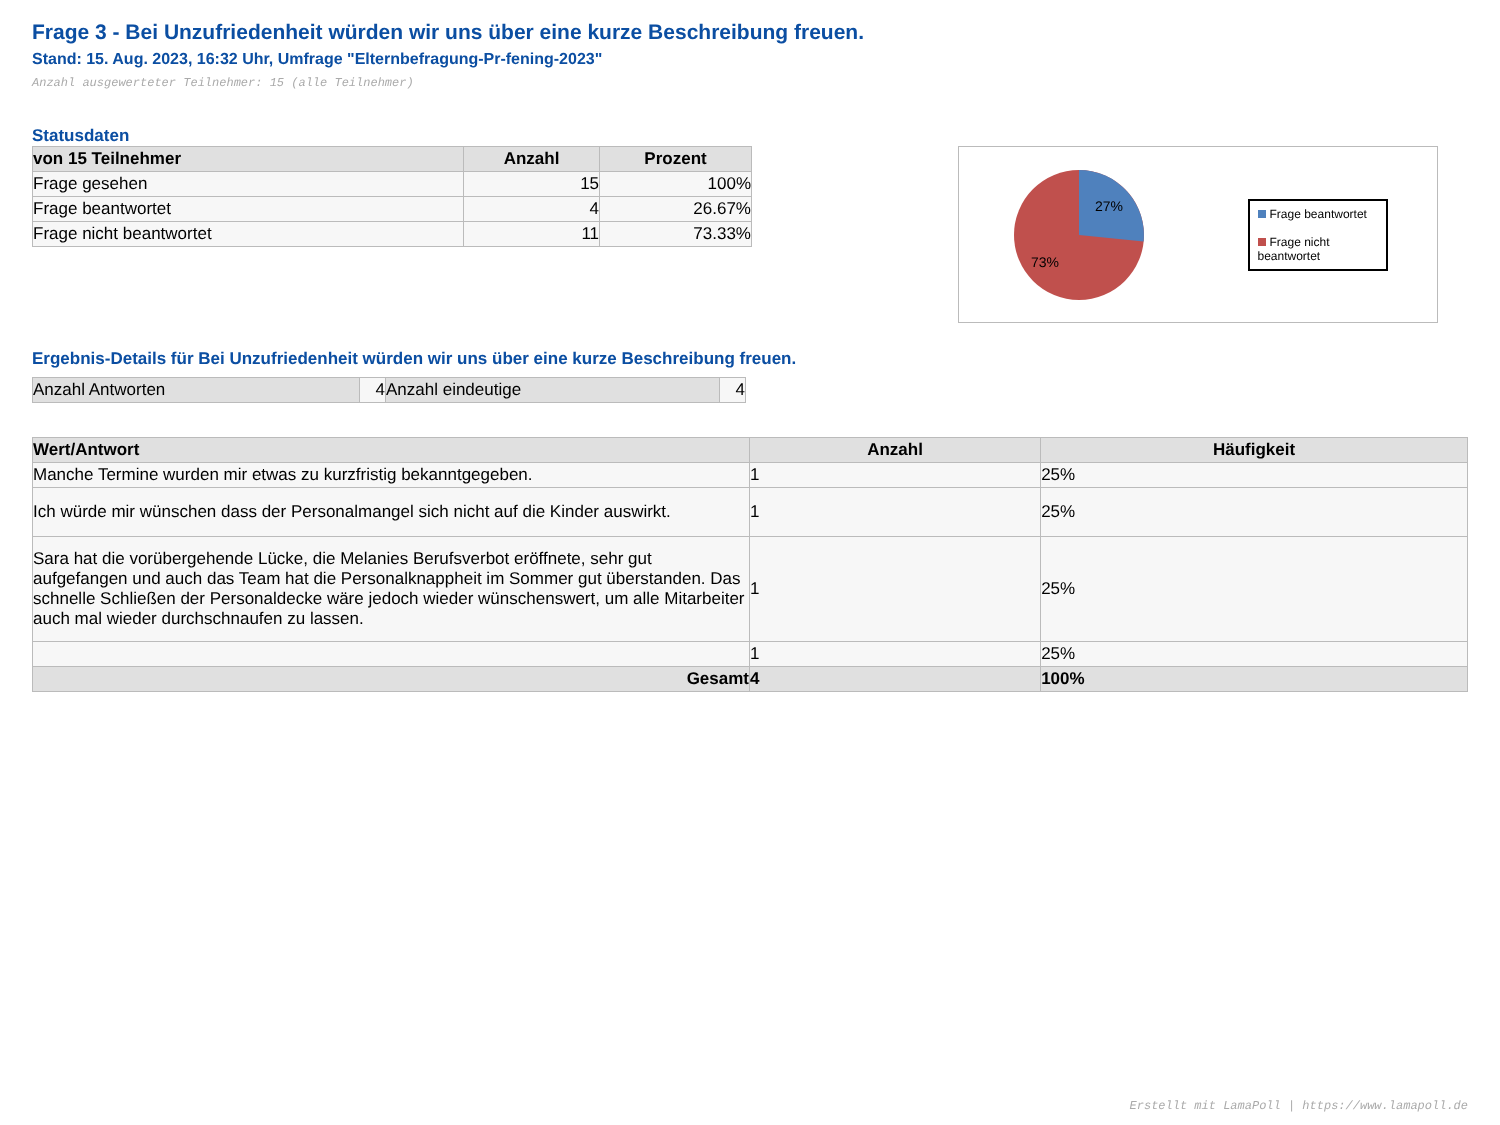Frage 3 - Bei Unzufriedenheit würden wir uns über eine kurze Beschreibung freuen.
Stand: 15. Aug. 2023, 16:32 Uhr, Umfrage "Elternbefragung-Pr-fening-2023"
Anzahl ausgewerteter Teilnehmer: 15 (alle Teilnehmer)
Statusdaten
| von 15 Teilnehmer | Anzahl | Prozent |
| --- | --- | --- |
| Frage gesehen | 15 | 100% |
| Frage beantwortet | 4 | 26.67% |
| Frage nicht beantwortet | 11 | 73.33% |
27%
73%
Frage beantwortet
Frage nicht beantwortet
Ergebnis-Details für Bei Unzufriedenheit würden wir uns über eine kurze Beschreibung freuen.
| Anzahl Antworten | 4 | Anzahl eindeutige | 4 |
| Wert/Antwort | Anzahl | Häufigkeit |
| --- | --- | --- |
| Manche Termine wurden mir etwas zu kurzfristig bekanntgegeben. | 1 | 25% |
| Ich würde mir wünschen dass der Personalmangel sich nicht auf die Kinder auswirkt. | 1 | 25% |
| Sara hat die vorübergehende Lücke, die Melanies Berufsverbot eröffnete, sehr gut aufgefangen und auch das Team hat die Personalknappheit im Sommer gut überstanden. Das schnelle Schließen der Personaldecke wäre jedoch wieder wünschenswert, um alle Mitarbeiter auch mal wieder durchschnaufen zu lassen. | 1 | 25% |
| | 1 | 25% |
| Gesamt | 4 | 100% |
Erstellt mit LamaPoll | https://www.lamapoll.de